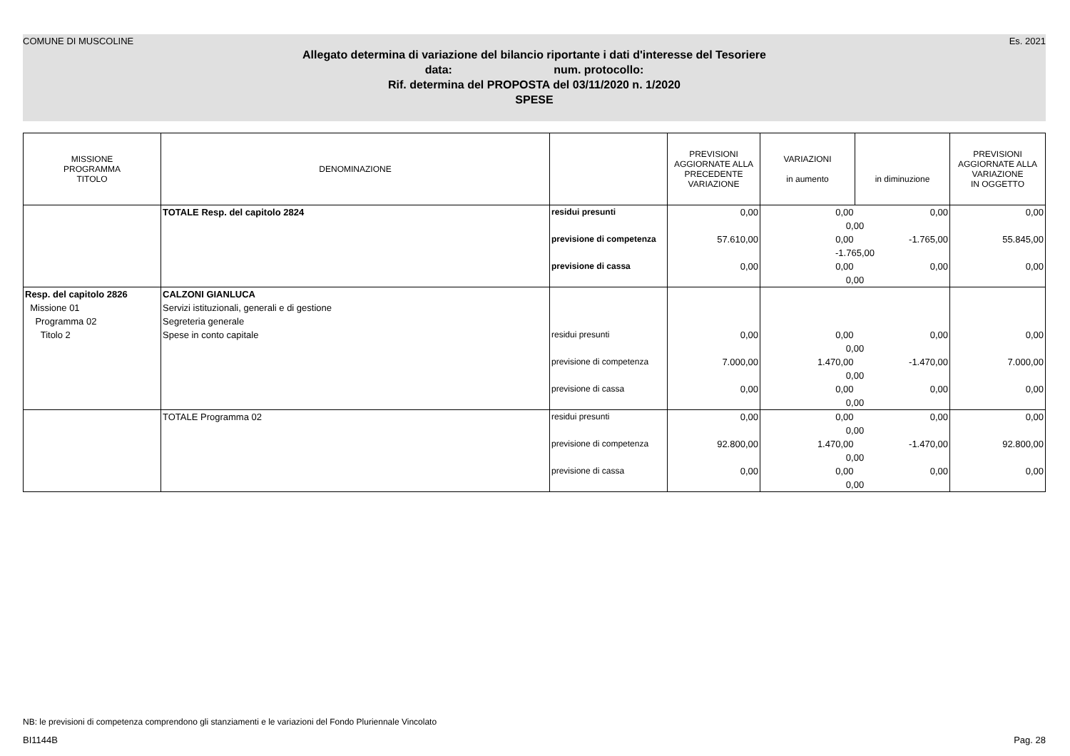COMUNE DI MUSCOLINE Es. 2021
Allegato determina di variazione del bilancio riportante i dati d'interesse del Tesoriere
data: num. protocollo:
Rif. determina del PROPOSTA del 03/11/2020 n. 1/2020
SPESE
| MISSIONE PROGRAMMA TITOLO | DENOMINAZIONE | | PREVISIONI AGGIORNATE ALLA PRECEDENTE VARIAZIONE | VARIAZIONI in aumento | in diminuzione | PREVISIONI AGGIORNATE ALLA VARIAZIONE IN OGGETTO |
| --- | --- | --- | --- | --- | --- | --- |
| | TOTALE Resp. del capitolo 2824 | residui presunti | 0,00 | 0,00 | 0,00 | 0,00 |
| | | | | 0,00 | | |
| | | previsione di competenza | 57.610,00 | 0,00 | -1.765,00 | 55.845,00 |
| | | | | -1.765,00 | | |
| | | previsione di cassa | 0,00 | 0,00 | 0,00 | 0,00 |
| | | | | 0,00 | | |
| Resp. del capitolo 2826 | CALZONI GIANLUCA | | | | | |
| Missione 01 | Servizi istituzionali, generali e di gestione | | | | | |
| Programma 02 | Segreteria generale | | | | | |
| Titolo 2 | Spese in conto capitale | residui presunti | 0,00 | 0,00 | 0,00 | 0,00 |
| | | | | 0,00 | | |
| | | previsione di competenza | 7.000,00 | 1.470,00 | -1.470,00 | 7.000,00 |
| | | | | 0,00 | | |
| | | previsione di cassa | 0,00 | 0,00 | 0,00 | 0,00 |
| | | | | 0,00 | | |
| | TOTALE Programma 02 | residui presunti | 0,00 | 0,00 | 0,00 | 0,00 |
| | | | | 0,00 | | |
| | | previsione di competenza | 92.800,00 | 1.470,00 | -1.470,00 | 92.800,00 |
| | | | | 0,00 | | |
| | | previsione di cassa | 0,00 | 0,00 | 0,00 | 0,00 |
| | | | | 0,00 | | |
NB: le previsioni di competenza comprendono gli stanziamenti e le variazioni del Fondo Pluriennale Vincolato
BI1144B Pag. 28